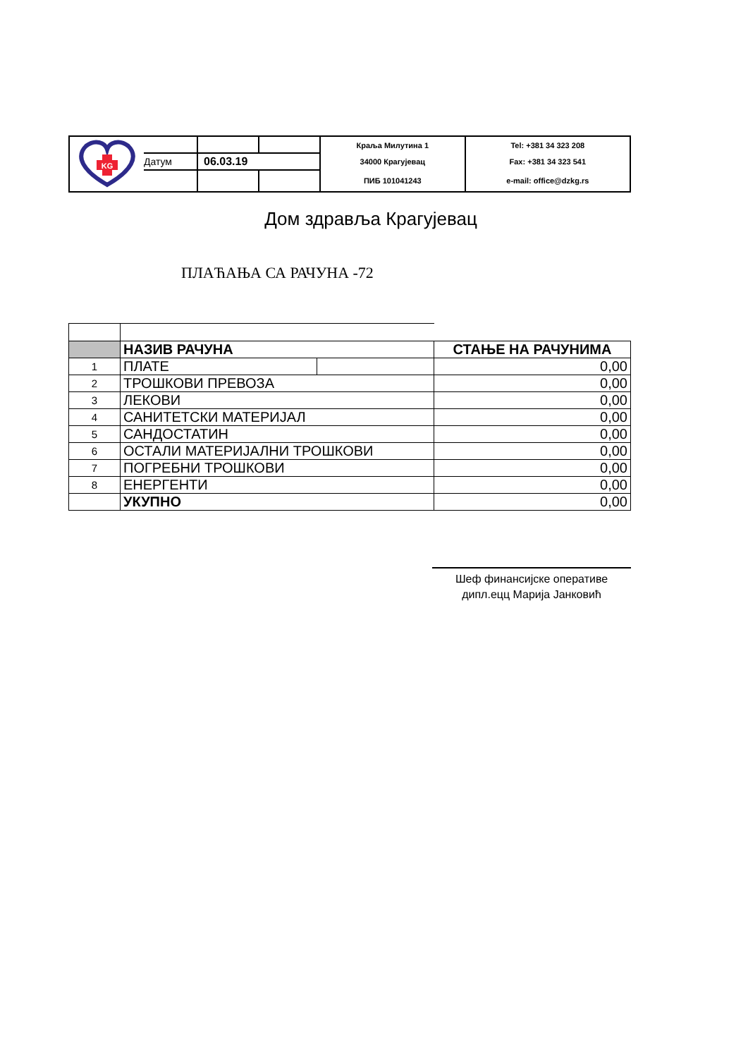| KG | | | | Краља Милутина 1 | Tel: +381 34 323 208 |
| | Датум | 06.03.19 | | 34000 Крагујевац | Fax: +381 34 323 541 |
| | | | | ПИБ 101041243 | e-mail: office@dzkg.rs |
Дом здравља Крагујевац
ПЛАЋАЊА СА РАЧУНА -72
| | НАЗИВ РАЧУНА | | СТАЊЕ НА РАЧУНИМА |
| 1 | ПЛАТЕ | | 0,00 |
| 2 | ТРОШКОВИ ПРЕВОЗА | | 0,00 |
| 3 | ЛЕКОВИ | | 0,00 |
| 4 | САНИТЕТСКИ МАТЕРИЈАЛ | | 0,00 |
| 5 | САНДОСТАТИН | | 0,00 |
| 6 | ОСТАЛИ МАТЕРИЈАЛНИ ТРОШКОВИ | | 0,00 |
| 7 | ПОГРЕБНИ ТРОШКОВИ | | 0,00 |
| 8 | ЕНЕРГЕНТИ | | 0,00 |
| | УКУПНО | | 0,00 |
Шеф финансијске оперативе
дипл.ецц Марија Јанковић